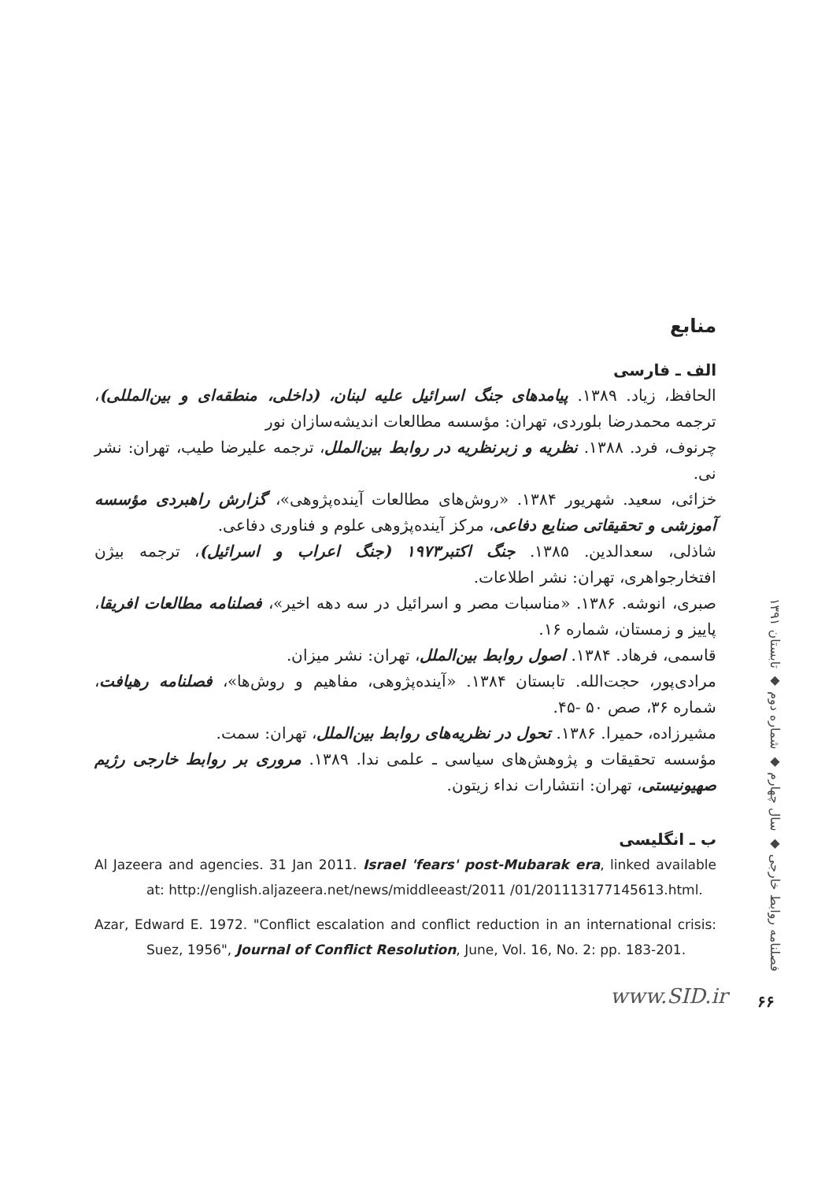منابع
الف ـ فارسی
الحافظ، زیاد. ۱۳۸۹. پیامدهای جنگ اسرائیل علیه لبنان، (داخلی، منطقه‌ای و بین‌المللی)، ترجمه محمدرضا بلوردی، تهران: مؤسسه مطالعات اندیشه‌سازان نور
چرنوف، فرد. ۱۳۸۸. نظریه و زبرنظریه در روابط بین‌الملل، ترجمه علیرضا طیب، تهران: نشر نی.
خزائی، سعید. شهریور ۱۳۸۴. «روش‌های مطالعات آینده‌پژوهی»، گزارش راهبردی مؤسسه آموزشی و تحقیقاتی صنایع دفاعی، مرکز آینده‌پژوهی علوم و فناوری دفاعی.
شاذلی، سعدالدین. ۱۳۸۵. جنگ اکتبر۱۹۷۳ (جنگ اعراب و اسرائیل)، ترجمه بیژن افتخارجواهری، تهران: نشر اطلاعات.
صبری، انوشه. ۱۳۸۶. «مناسبات مصر و اسرائیل در سه دهه اخیر»، فصلنامه مطالعات افریقا، پاییز و زمستان، شماره ۱۶.
قاسمی، فرهاد. ۱۳۸۴. اصول روابط بین‌الملل، تهران: نشر میزان.
مرادی‌پور، حجت‌الله. تابستان ۱۳۸۴. «آینده‌پژوهی، مفاهیم و روش‌ها»، فصلنامه رهیافت، شماره ۳۶، صص ۵۰ -۴۵.
مشیرزاده، حمیرا. ۱۳۸۶. تحول در نظریه‌های روابط بین‌الملل، تهران: سمت.
مؤسسه تحقیقات و پژوهش‌های سیاسی ـ علمی ندا. ۱۳۸۹. مروری بر روابط خارجی رژیم صهیونیستی، تهران: انتشارات نداء زیتون.
ب ـ انگلیسی
Al Jazeera and agencies. 31 Jan 2011. Israel 'fears' post-Mubarak era, linked available at: http://english.aljazeera.net/news/middleeast/2011 /01/201113177145613.html.
Azar, Edward E. 1972. "Conflict escalation and conflict reduction in an international crisis: Suez, 1956", Journal of Conflict Resolution, June, Vol. 16, No. 2: pp. 183-201.
فصلنامه روابط خارجی ◆ سال چهارم ◆ شماره دوم ◆ تابستان ۱۳۹۱
www.SID.ir ۶۶